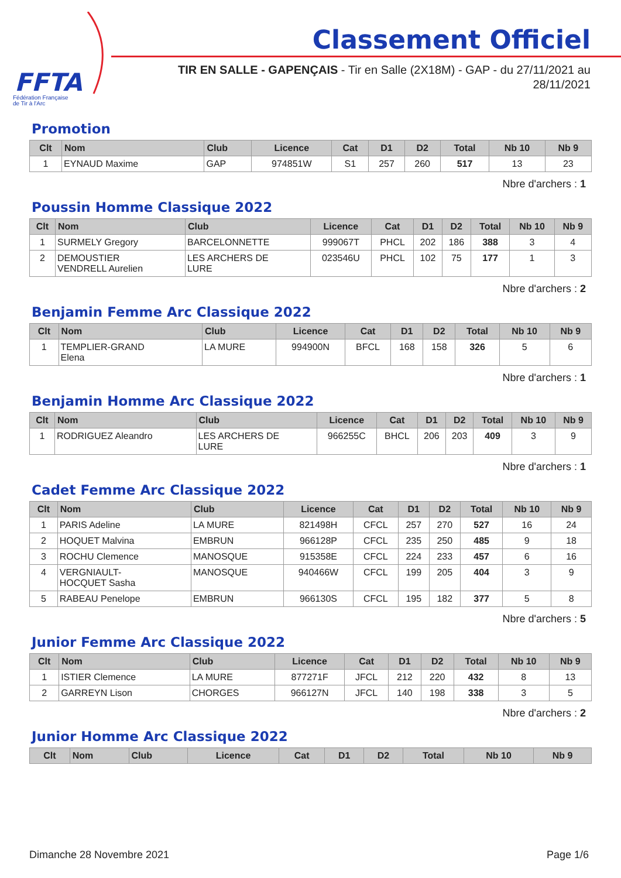FFTA
Fédération Française
de Tir à l'Arc
Classement Officiel
TIR EN SALLE - GAPENÇAIS - Tir en Salle (2X18M) - GAP - du 27/11/2021 au 28/11/2021
Promotion
| Clt | Nom | Club | Licence | Cat | D1 | D2 | Total | Nb 10 | Nb 9 |
| --- | --- | --- | --- | --- | --- | --- | --- | --- | --- |
| 1 | EYNAUD Maxime | GAP | 974851W | S1 | 257 | 260 | 517 | 13 | 23 |
Nbre d'archers : 1
Poussin Homme Classique 2022
| Clt | Nom | Club | Licence | Cat | D1 | D2 | Total | Nb 10 | Nb 9 |
| --- | --- | --- | --- | --- | --- | --- | --- | --- | --- |
| 1 | SURMELY Gregory | BARCELONNETTE | 999067T | PHCL | 202 | 186 | 388 | 3 | 4 |
| 2 | DEMOUSTIER VENDRELL Aurelien | LES ARCHERS DE LURE | 023546U | PHCL | 102 | 75 | 177 | 1 | 3 |
Nbre d'archers : 2
Benjamin Femme Arc Classique 2022
| Clt | Nom | Club | Licence | Cat | D1 | D2 | Total | Nb 10 | Nb 9 |
| --- | --- | --- | --- | --- | --- | --- | --- | --- | --- |
| 1 | TEMPLIER-GRAND Elena | LA MURE | 994900N | BFCL | 168 | 158 | 326 | 5 | 6 |
Nbre d'archers : 1
Benjamin Homme Arc Classique 2022
| Clt | Nom | Club | Licence | Cat | D1 | D2 | Total | Nb 10 | Nb 9 |
| --- | --- | --- | --- | --- | --- | --- | --- | --- | --- |
| 1 | RODRIGUEZ Aleandro | LES ARCHERS DE LURE | 966255C | BHCL | 206 | 203 | 409 | 3 | 9 |
Nbre d'archers : 1
Cadet Femme Arc Classique 2022
| Clt | Nom | Club | Licence | Cat | D1 | D2 | Total | Nb 10 | Nb 9 |
| --- | --- | --- | --- | --- | --- | --- | --- | --- | --- |
| 1 | PARIS Adeline | LA MURE | 821498H | CFCL | 257 | 270 | 527 | 16 | 24 |
| 2 | HOQUET Malvina | EMBRUN | 966128P | CFCL | 235 | 250 | 485 | 9 | 18 |
| 3 | ROCHU Clemence | MANOSQUE | 915358E | CFCL | 224 | 233 | 457 | 6 | 16 |
| 4 | VERGNIAULT- HOCQUET Sasha | MANOSQUE | 940466W | CFCL | 199 | 205 | 404 | 3 | 9 |
| 5 | RABEAU Penelope | EMBRUN | 966130S | CFCL | 195 | 182 | 377 | 5 | 8 |
Nbre d'archers : 5
Junior Femme Arc Classique 2022
| Clt | Nom | Club | Licence | Cat | D1 | D2 | Total | Nb 10 | Nb 9 |
| --- | --- | --- | --- | --- | --- | --- | --- | --- | --- |
| 1 | ISTIER Clemence | LA MURE | 877271F | JFCL | 212 | 220 | 432 | 8 | 13 |
| 2 | GARREYN Lison | CHORGES | 966127N | JFCL | 140 | 198 | 338 | 3 | 5 |
Nbre d'archers : 2
Junior Homme Arc Classique 2022
| Clt | Nom | Club | Licence | Cat | D1 | D2 | Total | Nb 10 | Nb 9 |
| --- | --- | --- | --- | --- | --- | --- | --- | --- | --- |
Dimanche 28 Novembre 2021 Page 1/6